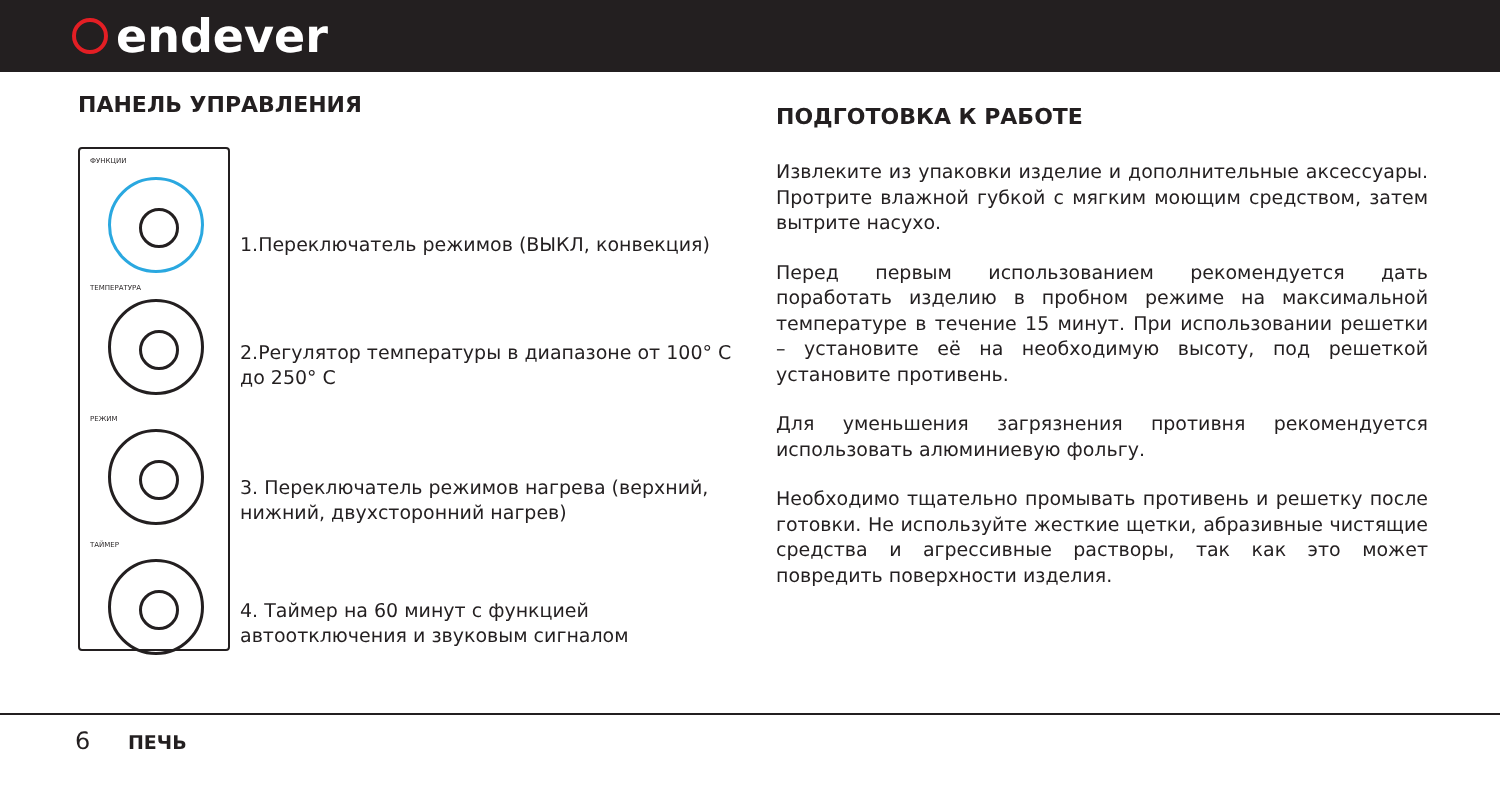endever
ПАНЕЛЬ УПРАВЛЕНИЯ
ФУНКЦИИ
ТЕМПЕРАТУРА
РЕЖИМ
ТАЙМЕР
1.Переключатель режимов (ВЫКЛ, конвекция)
2.Регулятор температуры в диапазоне от 100° С до 250° С
3. Переключатель режимов нагрева (верхний, нижний, двухсторонний нагрев)
4. Таймер на 60 минут с функцией автоотключения и звуковым сигналом
ПОДГОТОВКА К РАБОТЕ
Извлеките из упаковки изделие и дополнительные аксессуары. Протрите влажной губкой с мягким моющим средством, затем вытрите насухо.
Перед первым использованием рекомендуется дать поработать изделию в пробном режиме на максимальной температуре в течение 15 минут. При использовании решетки – установите её на необходимую высоту, под решеткой установите противень.
Для уменьшения загрязнения противня рекомендуется использовать алюминиевую фольгу.
Необходимо тщательно промывать противень и решетку после готовки. Не используйте жесткие щетки, абразивные чистящие средства и агрессивные растворы, так как это может повредить поверхности изделия.
6 ПЕЧЬ